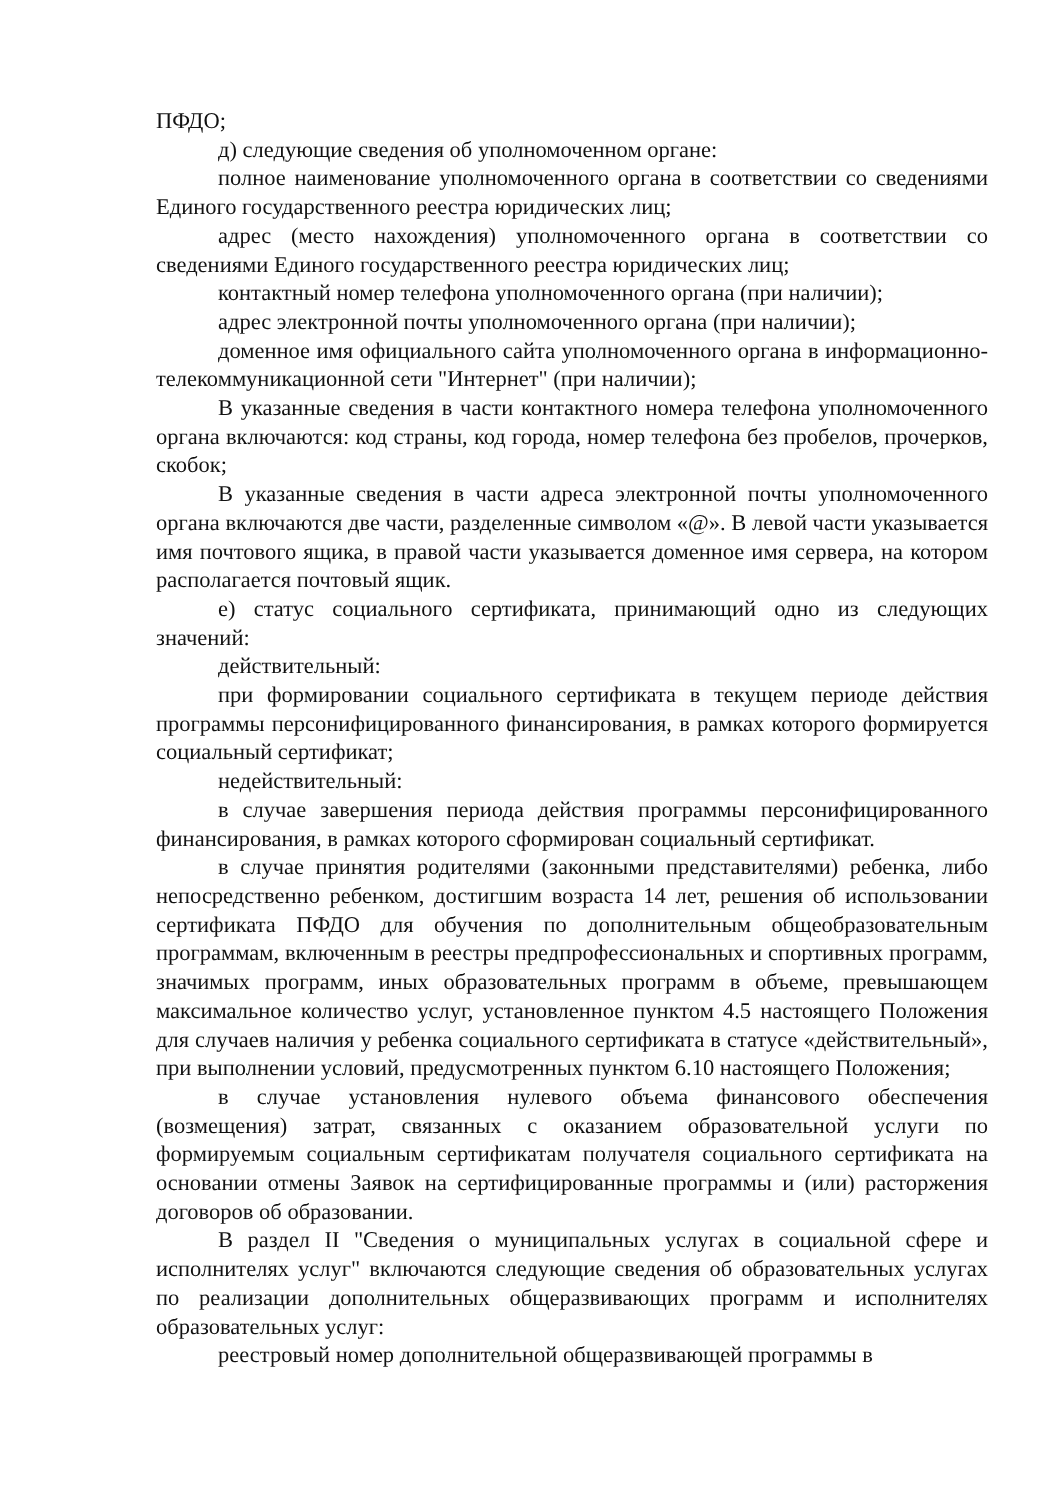ПФДО;
д) следующие сведения об уполномоченном органе:
полное наименование уполномоченного органа в соответствии со сведениями Единого государственного реестра юридических лиц;
адрес (место нахождения) уполномоченного органа в соответствии со сведениями Единого государственного реестра юридических лиц;
контактный номер телефона уполномоченного органа (при наличии);
адрес электронной почты уполномоченного органа (при наличии);
доменное имя официального сайта уполномоченного органа в информационно-телекоммуникационной сети "Интернет" (при наличии);
В указанные сведения в части контактного номера телефона уполномоченного органа включаются: код страны, код города, номер телефона без пробелов, прочерков, скобок;
В указанные сведения в части адреса электронной почты уполномоченного органа включаются две части, разделенные символом «@». В левой части указывается имя почтового ящика, в правой части указывается доменное имя сервера, на котором располагается почтовый ящик.
е) статус социального сертификата, принимающий одно из следующих значений:
действительный:
при формировании социального сертификата в текущем периоде действия программы персонифицированного финансирования, в рамках которого формируется социальный сертификат;
недействительный:
в случае завершения периода действия программы персонифицированного финансирования, в рамках которого сформирован социальный сертификат.
в случае принятия родителями (законными представителями) ребенка, либо непосредственно ребенком, достигшим возраста 14 лет, решения об использовании сертификата ПФДО для обучения по дополнительным общеобразовательным программам, включенным в реестры предпрофессиональных и спортивных программ, значимых программ, иных образовательных программ в объеме, превышающем максимальное количество услуг, установленное пунктом 4.5 настоящего Положения для случаев наличия у ребенка социального сертификата в статусе «действительный», при выполнении условий, предусмотренных пунктом 6.10 настоящего Положения;
в случае установления нулевого объема финансового обеспечения (возмещения) затрат, связанных с оказанием образовательной услуги по формируемым социальным сертификатам получателя социального сертификата на основании отмены Заявок на сертифицированные программы и (или) расторжения договоров об образовании.
В раздел II "Сведения о муниципальных услугах в социальной сфере и исполнителях услуг" включаются следующие сведения об образовательных услугах по реализации дополнительных общеразвивающих программ и исполнителях образовательных услуг:
реестровый номер дополнительной общеразвивающей программы в